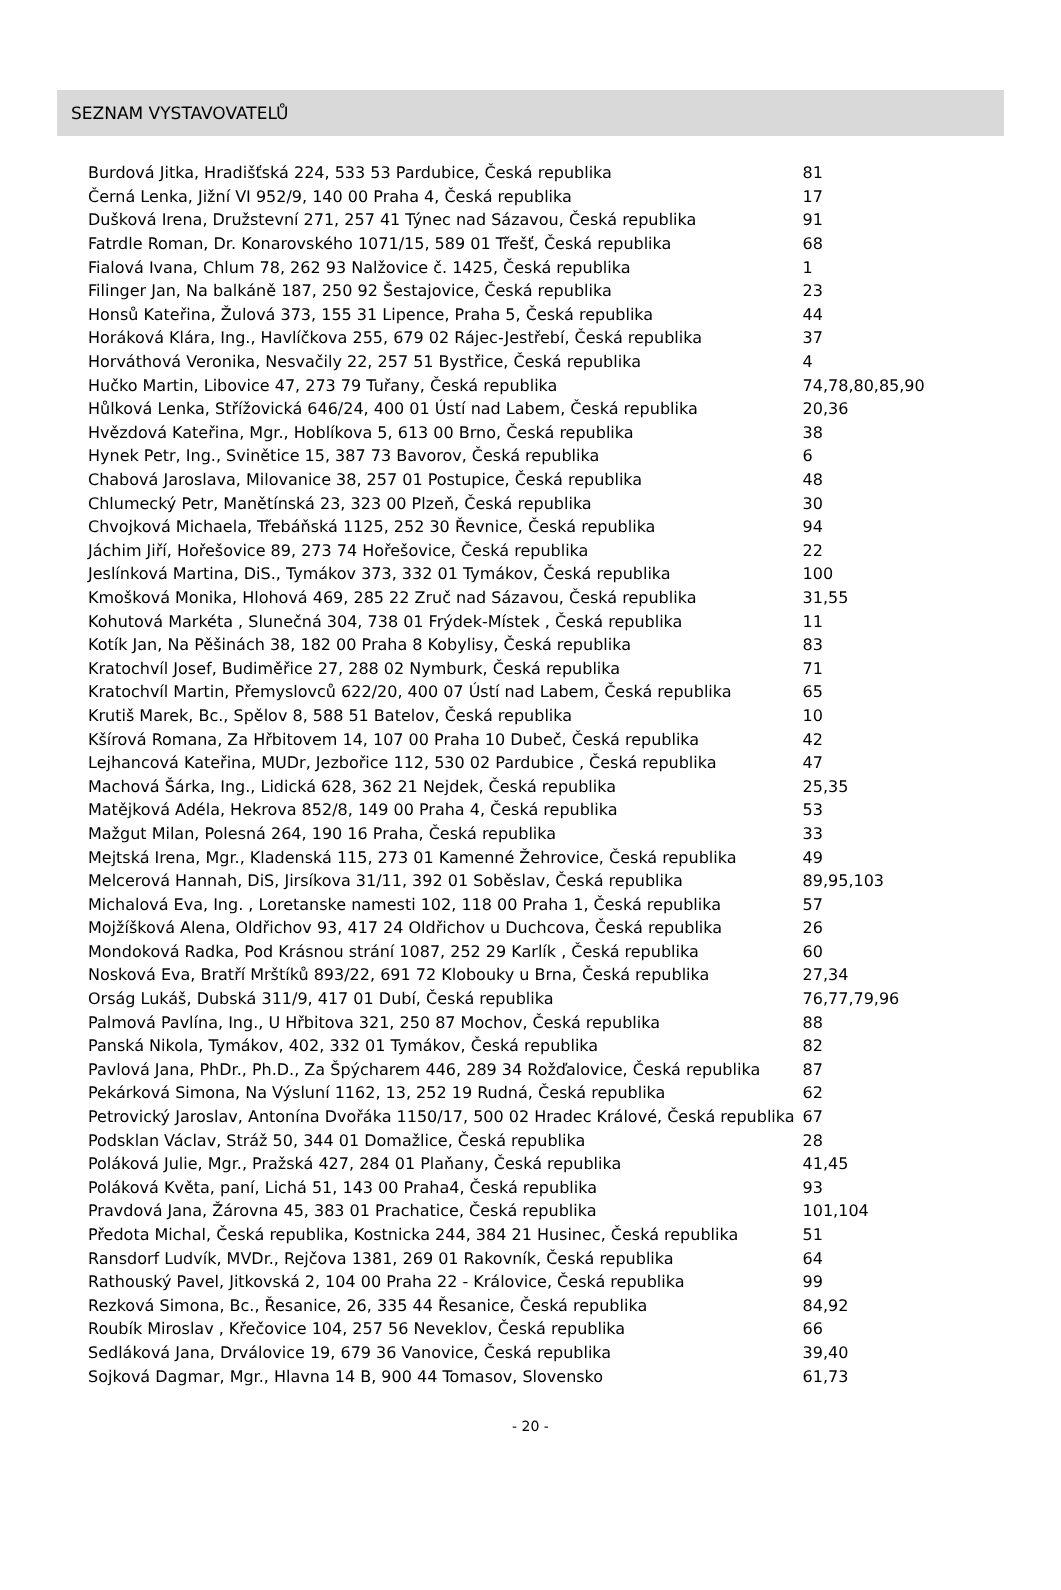SEZNAM VYSTAVOVATELŮ
| Burdová Jitka, Hradišťská 224, 533 53 Pardubice, Česká republika | 81 |
| Černá Lenka, Jižní VI 952/9, 140 00 Praha 4, Česká republika | 17 |
| Dušková Irena, Družstevní 271, 257 41 Týnec nad Sázavou, Česká republika | 91 |
| Fatrdle Roman, Dr. Konarovského 1071/15, 589 01 Třešť, Česká republika | 68 |
| Fialová Ivana, Chlum 78, 262 93 Nalžovice č. 1425, Česká republika | 1 |
| Filinger Jan, Na balkáně 187, 250 92 Šestajovice, Česká republika | 23 |
| Honsů Kateřina, Žulová 373, 155 31 Lipence, Praha 5, Česká republika | 44 |
| Horáková Klára, Ing., Havlíčkova 255, 679 02 Rájec-Jestřebí, Česká republika | 37 |
| Horváthová Veronika, Nesvačily 22, 257 51 Bystřice, Česká republika | 4 |
| Hučko Martin, Libovice 47, 273 79 Tuřany, Česká republika | 74,78,80,85,90 |
| Hůlková Lenka, Střížovická 646/24, 400 01 Ústí nad Labem, Česká republika | 20,36 |
| Hvězdová Kateřina, Mgr., Hoblíkova 5, 613 00 Brno, Česká republika | 38 |
| Hynek Petr, Ing., Svinětice 15, 387 73 Bavorov, Česká republika | 6 |
| Chabová Jaroslava, Milovanice 38, 257 01 Postupice, Česká republika | 48 |
| Chlumecký Petr, Manětínská 23, 323 00 Plzeň, Česká republika | 30 |
| Chvojková Michaela, Třebáňská 1125, 252 30 Řevnice, Česká republika | 94 |
| Jáchim Jiří, Hořešovice 89, 273 74 Hořešovice, Česká republika | 22 |
| Jeslínková Martina, DiS., Tymákov 373, 332 01 Tymákov, Česká republika | 100 |
| Kmošková Monika, Hlohová 469, 285 22 Zruč nad Sázavou, Česká republika | 31,55 |
| Kohutová Markéta , Slunečná 304, 738 01 Frýdek-Místek , Česká republika | 11 |
| Kotík Jan, Na Pěšinách 38, 182 00 Praha 8 Kobylisy, Česká republika | 83 |
| Kratochvíl Josef, Budiměřice 27, 288 02 Nymburk, Česká republika | 71 |
| Kratochvíl Martin, Přemyslovců 622/20, 400 07 Ústí nad Labem, Česká republika | 65 |
| Krutiš Marek, Bc., Spělov 8, 588 51 Batelov, Česká republika | 10 |
| Kšírová Romana, Za Hřbitovem 14, 107 00 Praha 10 Dubeč, Česká republika | 42 |
| Lejhancová Kateřina, MUDr, Jezbořice 112, 530 02 Pardubice , Česká republika | 47 |
| Machová Šárka, Ing., Lidická 628, 362 21 Nejdek, Česká republika | 25,35 |
| Matějková Adéla, Hekrova 852/8, 149 00 Praha 4, Česká republika | 53 |
| Mažgut Milan, Polesná 264, 190 16 Praha, Česká republika | 33 |
| Mejtská Irena, Mgr., Kladenská 115, 273 01 Kamenné Žehrovice, Česká republika | 49 |
| Melcerová Hannah, DiS, Jirsíkova 31/11, 392 01 Soběslav, Česká republika | 89,95,103 |
| Michalová Eva, Ing. , Loretanske namesti 102, 118 00 Praha 1, Česká republika | 57 |
| Mojžíšková Alena, Oldřichov 93, 417 24 Oldřichov u Duchcova, Česká republika | 26 |
| Mondoková Radka, Pod Krásnou strání 1087, 252 29 Karlík , Česká republika | 60 |
| Nosková Eva, Bratří Mrštíků 893/22, 691 72 Klobouky u Brna, Česká republika | 27,34 |
| Orság Lukáš, Dubská 311/9, 417 01 Dubí, Česká republika | 76,77,79,96 |
| Palmová Pavlína, Ing., U Hřbitova 321, 250 87 Mochov, Česká republika | 88 |
| Panská Nikola, Tymákov, 402, 332 01 Tymákov, Česká republika | 82 |
| Pavlová Jana, PhDr., Ph.D., Za Špýcharem 446, 289 34 Rožďalovice, Česká republika | 87 |
| Pekárková Simona, Na Výsluní 1162, 13, 252 19 Rudná, Česká republika | 62 |
| Petrovický Jaroslav, Antonína Dvořáka 1150/17, 500 02 Hradec Králové, Česká republika | 67 |
| Podsklan Václav, Stráž 50, 344 01 Domažlice, Česká republika | 28 |
| Poláková Julie, Mgr., Pražská 427, 284 01 Plaňany, Česká republika | 41,45 |
| Poláková Květa, paní, Lichá 51, 143 00 Praha4, Česká republika | 93 |
| Pravdová Jana, Žárovna 45, 383 01 Prachatice, Česká republika | 101,104 |
| Předota Michal, Česká republika, Kostnicka 244, 384 21 Husinec, Česká republika | 51 |
| Ransdorf Ludvík, MVDr., Rejčova 1381, 269 01 Rakovník, Česká republika | 64 |
| Rathouský Pavel, Jitkovská 2, 104 00 Praha 22 - Královice, Česká republika | 99 |
| Rezková Simona, Bc., Řesanice, 26, 335 44 Řesanice, Česká republika | 84,92 |
| Roubík Miroslav , Křečovice 104, 257 56 Neveklov, Česká republika | 66 |
| Sedláková Jana, Drválovice 19, 679 36 Vanovice, Česká republika | 39,40 |
| Sojková Dagmar, Mgr., Hlavna 14 B, 900 44 Tomasov, Slovensko | 61,73 |
- 20 -